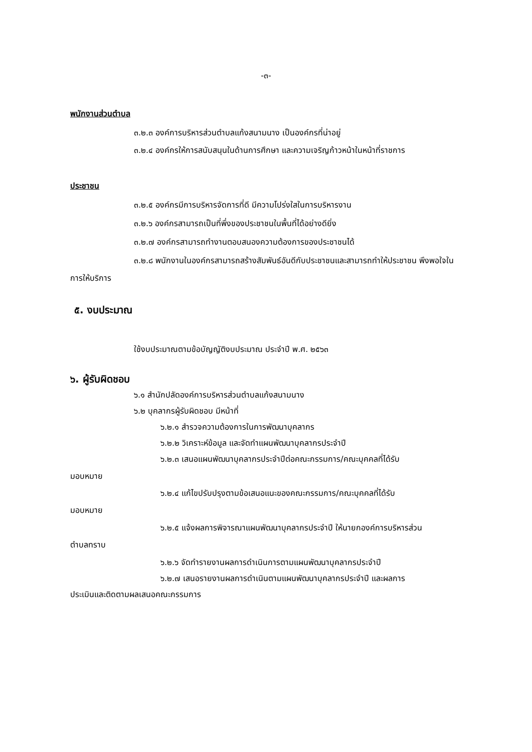-๓-
พนักงานส่วนตำบล
๓.๒.๓ องค์การบริหารส่วนตำบลแก้งสนามนาง เป็นองค์กรที่น่าอยู่
๓.๒.๔ องค์กรให้การสนับสนุนในด้านการศึกษา และความเจริญก้าวหน้าในหน้าที่ราชการ
ประชาชน
๓.๒.๕ องค์กรมีการบริหารจัดการที่ดี มีความโปร่งใสในการบริหารงาน
๓.๒.๖ องค์กรสามารถเป็นที่พึ่งของประชาชนในพื้นที่ได้อย่างดียิ่ง
๓.๒.๗ องค์กรสามารถทำงานตอบสนองความต้องการของประชาชนได้
๓.๒.๘ พนักงานในองค์กรสามารถสร้างสัมพันธ์อันดีกับประชาชนและสามารถทำให้ประชาชน พึงพอใจในการให้บริการ
๕. งบประมาณ
ใช้งบประมาณตามข้อบัญญัติงบประมาณ ประจำปี พ.ศ. ๒๕๖๓
๖. ผู้รับผิดชอบ
๖.๑ สำนักปลัดองค์การบริหารส่วนตำบลแก้งสนามนาง
๖.๒ บุคลากรผู้รับผิดชอบ มีหน้าที่
๖.๒.๑ สำรวจความต้องการในการพัฒนาบุคลากร
๖.๒.๒ วิเคราะห์ข้อมูล และจัดทำแผนพัฒนาบุคลากรประจำปี
๖.๒.๓ เสนอแผนพัฒนาบุคลากรประจำปีต่อคณะกรรมการ/คณะบุคคลที่ได้รับ
มอบหมาย
๖.๒.๔ แก้ไขปรับปรุงตามข้อเสนอแนะของคณะกรรมการ/คณะบุคคลที่ได้รับ
มอบหมาย
๖.๒.๕ แจ้งผลการพิจารณาแผนพัฒนาบุคลากรประจำปี ให้นายกองค์การบริหารส่วน
ตำบลทราบ
๖.๒.๖ จัดทำรายงานผลการดำเนินการตามแผนพัฒนาบุคลากรประจำปี
๖.๒.๗ เสนอรายงานผลการดำเนินตามแผนพัฒนาบุคลากรประจำปี และผลการ
ประเมินและติดตามผลเสนอคณะกรรมการ